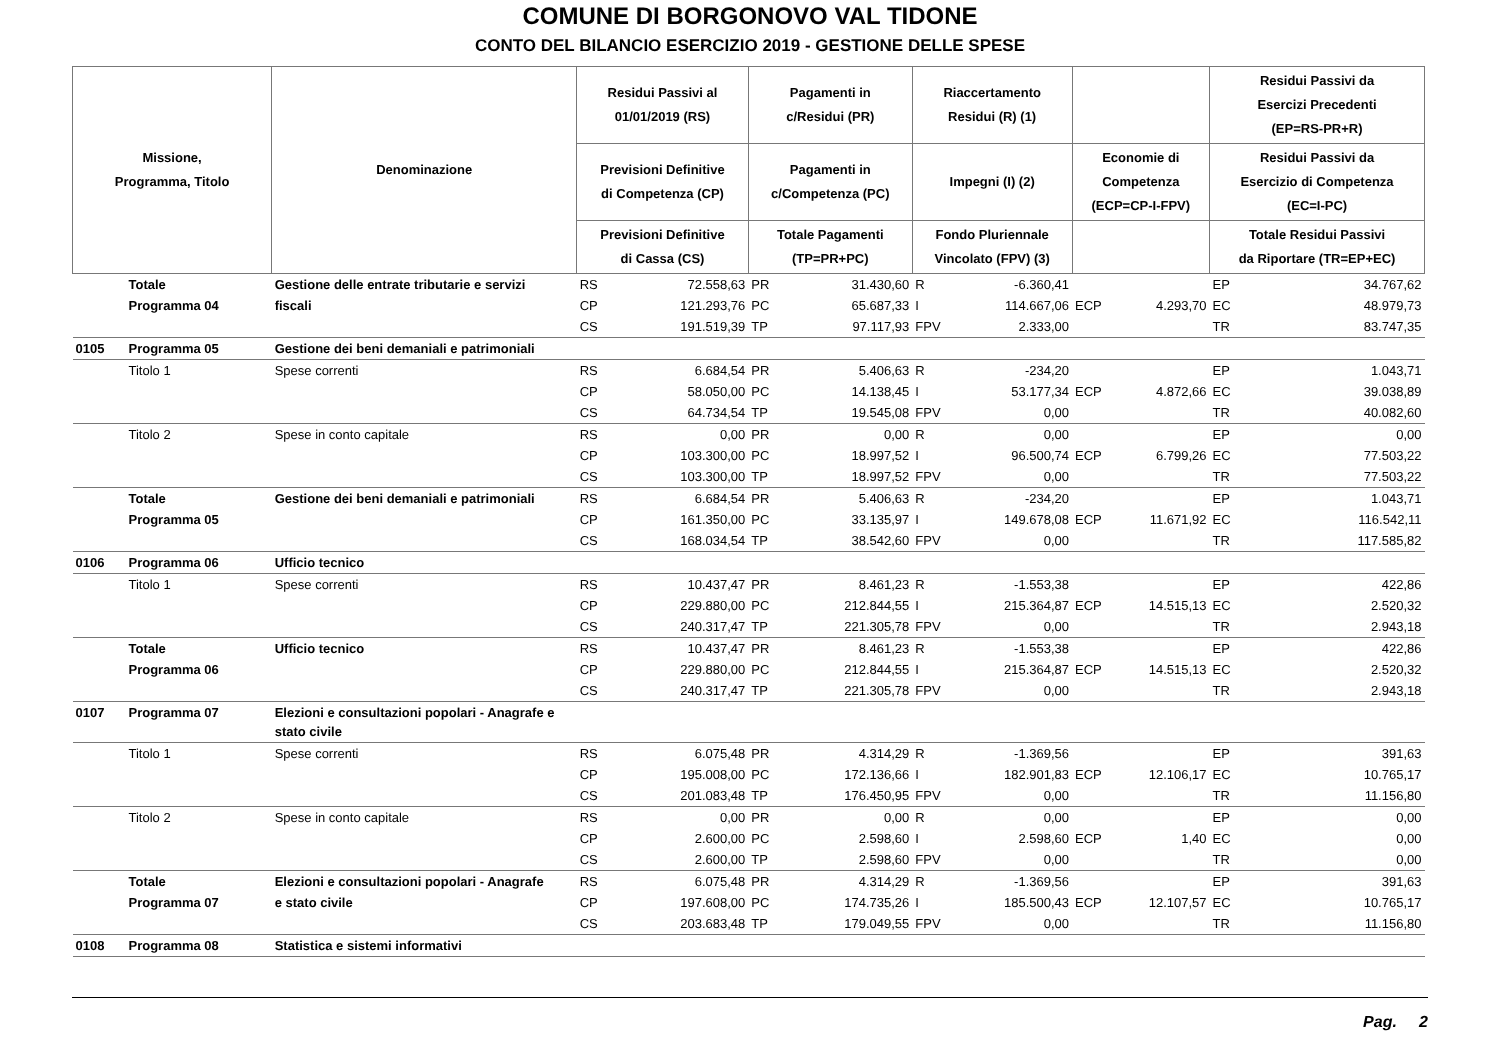COMUNE DI BORGONOVO VAL TIDONE
CONTO DEL BILANCIO ESERCIZIO 2019 - GESTIONE DELLE SPESE
| Missione, Programma, Titolo | | Denominazione | Residui Passivi al 01/01/2019 (RS) | | Pagamenti in c/Residui (PR) | | Riaccertamento Residui (R) (1) | | | | Residui Passivi da Esercizi Precedenti (EP=RS-PR+R) | |
| --- | --- | --- | --- | --- | --- | --- | --- | --- | --- | --- | --- | --- |
| | | | Previsioni Definitive di Competenza (CP) | | Pagamenti in c/Competenza (PC) | | Impegni (I) (2) | | Economie di Competenza (ECP=CP-I-FPV) | | Residui Passivi da Esercizio di Competenza (EC=I-PC) | |
| | | | Previsioni Definitive di Cassa (CS) | | Totale Pagamenti (TP=PR+PC) | | Fondo Pluriennale Vincolato (FPV) (3) | | | | Totale Residui Passivi da Riportare (TR=EP+EC) | |
| | Totale | Gestione delle entrate tributarie e servizi | RS | 72.558,63 | PR | 31.430,60 | R | -6.360,41 | | | EP | 34.767,62 |
| | Programma 04 | fiscali | CP | 121.293,76 | PC | 65.687,33 | I | 114.667,06 | ECP | 4.293,70 | EC | 48.979,73 |
| | | | CS | 191.519,39 | TP | 97.117,93 | FPV | 2.333,00 | | | TR | 83.747,35 |
| 0105 | Programma 05 | Gestione dei beni demaniali e patrimoniali | | | | | | | | | | |
| | Titolo 1 | Spese correnti | RS | 6.684,54 | PR | 5.406,63 | R | -234,20 | | | EP | 1.043,71 |
| | | | CP | 58.050,00 | PC | 14.138,45 | I | 53.177,34 | ECP | 4.872,66 | EC | 39.038,89 |
| | | | CS | 64.734,54 | TP | 19.545,08 | FPV | 0,00 | | | TR | 40.082,60 |
| | Titolo 2 | Spese in conto capitale | RS | 0,00 | PR | 0,00 | R | 0,00 | | | EP | 0,00 |
| | | | CP | 103.300,00 | PC | 18.997,52 | I | 96.500,74 | ECP | 6.799,26 | EC | 77.503,22 |
| | | | CS | 103.300,00 | TP | 18.997,52 | FPV | 0,00 | | | TR | 77.503,22 |
| | Totale | Gestione dei beni demaniali e patrimoniali | RS | 6.684,54 | PR | 5.406,63 | R | -234,20 | | | EP | 1.043,71 |
| | Programma 05 | | CP | 161.350,00 | PC | 33.135,97 | I | 149.678,08 | ECP | 11.671,92 | EC | 116.542,11 |
| | | | CS | 168.034,54 | TP | 38.542,60 | FPV | 0,00 | | | TR | 117.585,82 |
| 0106 | Programma 06 | Ufficio tecnico | | | | | | | | | | |
| | Titolo 1 | Spese correnti | RS | 10.437,47 | PR | 8.461,23 | R | -1.553,38 | | | EP | 422,86 |
| | | | CP | 229.880,00 | PC | 212.844,55 | I | 215.364,87 | ECP | 14.515,13 | EC | 2.520,32 |
| | | | CS | 240.317,47 | TP | 221.305,78 | FPV | 0,00 | | | TR | 2.943,18 |
| | Totale | Ufficio tecnico | RS | 10.437,47 | PR | 8.461,23 | R | -1.553,38 | | | EP | 422,86 |
| | Programma 06 | | CP | 229.880,00 | PC | 212.844,55 | I | 215.364,87 | ECP | 14.515,13 | EC | 2.520,32 |
| | | | CS | 240.317,47 | TP | 221.305,78 | FPV | 0,00 | | | TR | 2.943,18 |
| 0107 | Programma 07 | Elezioni e consultazioni popolari - Anagrafe e stato civile | | | | | | | | | | |
| | Titolo 1 | Spese correnti | RS | 6.075,48 | PR | 4.314,29 | R | -1.369,56 | | | EP | 391,63 |
| | | | CP | 195.008,00 | PC | 172.136,66 | I | 182.901,83 | ECP | 12.106,17 | EC | 10.765,17 |
| | | | CS | 201.083,48 | TP | 176.450,95 | FPV | 0,00 | | | TR | 11.156,80 |
| | Titolo 2 | Spese in conto capitale | RS | 0,00 | PR | 0,00 | R | 0,00 | | | EP | 0,00 |
| | | | CP | 2.600,00 | PC | 2.598,60 | I | 2.598,60 | ECP | 1,40 | EC | 0,00 |
| | | | CS | 2.600,00 | TP | 2.598,60 | FPV | 0,00 | | | TR | 0,00 |
| | Totale | Elezioni e consultazioni popolari - Anagrafe | RS | 6.075,48 | PR | 4.314,29 | R | -1.369,56 | | | EP | 391,63 |
| | Programma 07 | e stato civile | CP | 197.608,00 | PC | 174.735,26 | I | 185.500,43 | ECP | 12.107,57 | EC | 10.765,17 |
| | | | CS | 203.683,48 | TP | 179.049,55 | FPV | 0,00 | | | TR | 11.156,80 |
| 0108 | Programma 08 | Statistica e sistemi informativi | | | | | | | | | | |
Pag. 2